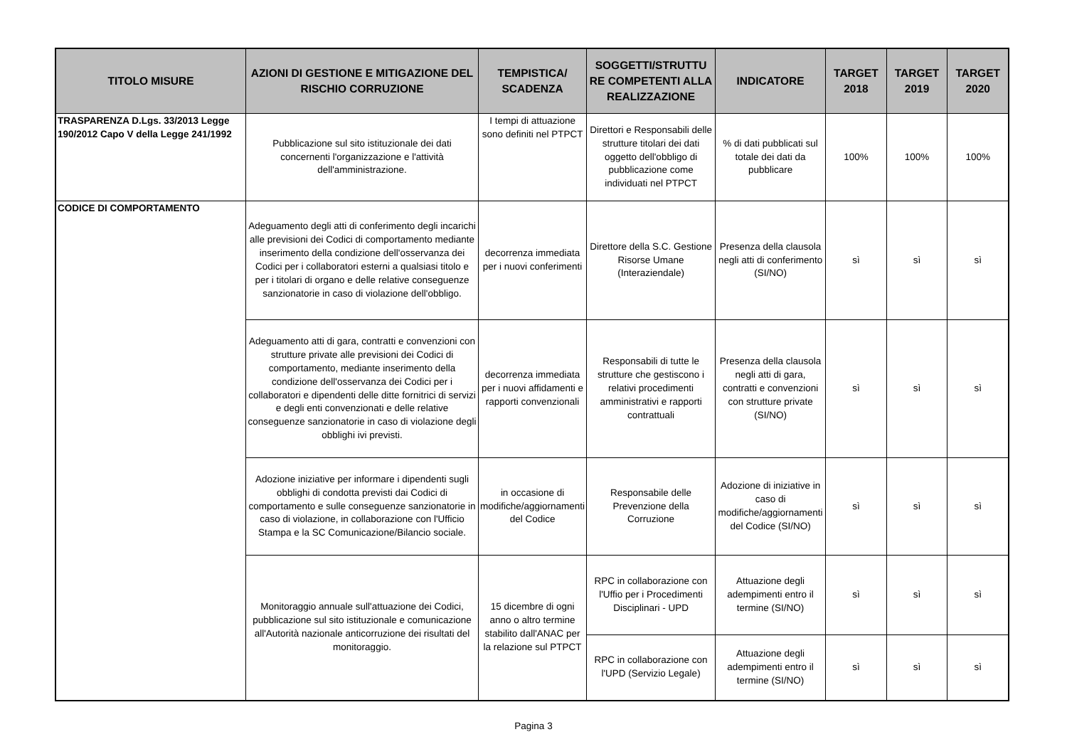| TITOLO MISURE | AZIONI DI GESTIONE E MITIGAZIONE DEL RISCHIO CORRUZIONE | TEMPISTICA/ SCADENZA | SOGGETTI/STRUTTU RE COMPETENTI ALLA REALIZZAZIONE | INDICATORE | TARGET 2018 | TARGET 2019 | TARGET 2020 |
| --- | --- | --- | --- | --- | --- | --- | --- |
| TRASPARENZA D.Lgs. 33/2013 Legge 190/2012 Capo V della Legge 241/1992 | Pubblicazione sul sito istituzionale dei dati concernenti l'organizzazione e l'attività dell'amministrazione. | I tempi di attuazione sono definiti nel PTPCT | Direttori e Responsabili delle strutture titolari dei dati oggetto dell'obbligo di pubblicazione come individuati nel PTPCT | % di dati pubblicati sul totale dei dati da pubblicare | 100% | 100% | 100% |
| CODICE DI COMPORTAMENTO | Adeguamento degli atti di conferimento degli incarichi alle previsioni dei Codici di comportamento mediante inserimento della condizione dell'osservanza dei Codici per i collaboratori esterni a qualsiasi titolo e per i titolari di organo e delle relative conseguenze sanzionatorie in caso di violazione dell'obbligo. | decorrenza immediata per i nuovi conferimenti | Direttore della S.C. Gestione Risorse Umane (Interaziendale) | Presenza della clausola negli atti di conferimento (SI/NO) | sì | sì | sì |
| | Adeguamento atti di gara, contratti e convenzioni con strutture private alle previsioni dei Codici di comportamento, mediante inserimento della condizione dell'osservanza dei Codici per i collaboratori e dipendenti delle ditte fornitrici di servizi e degli enti convenzionati e delle relative conseguenze sanzionatorie in caso di violazione degli obblighi ivi previsti. | decorrenza immediata per i nuovi affidamenti e rapporti convenzionali | Responsabili di tutte le strutture che gestiscono i relativi procedimenti amministrativi e rapporti contrattuali | Presenza della clausola negli atti di gara, contratti e convenzioni con strutture private (SI/NO) | sì | sì | sì |
| | Adozione iniziative per informare i dipendenti sugli obblighi di condotta previsti dai Codici di comportamento e sulle conseguenze sanzionatorie in caso di violazione, in collaborazione con l'Ufficio Stampa e la SC Comunicazione/Bilancio sociale. | in occasione di modifiche/aggiornamenti del Codice | Responsabile delle Prevenzione della Corruzione | Adozione di iniziative in caso di modifiche/aggiornamenti del Codice (SI/NO) | sì | sì | sì |
| | Monitoraggio annuale sull'attuazione dei Codici, pubblicazione sul sito istituzionale e comunicazione all'Autorità nazionale anticorruzione dei risultati del monitoraggio. | 15 dicembre di ogni anno o altro termine stabilito dall'ANAC per la relazione sul PTPCT | RPC in collaborazione con l'Uffio per i Procedimenti Disciplinari - UPD | Attuazione degli adempimenti entro il termine (SI/NO) | sì | sì | sì |
| | | | RPC in collaborazione con l'UPD (Servizio Legale) | Attuazione degli adempimenti entro il termine (SI/NO) | sì | sì | sì |
Pagina 3